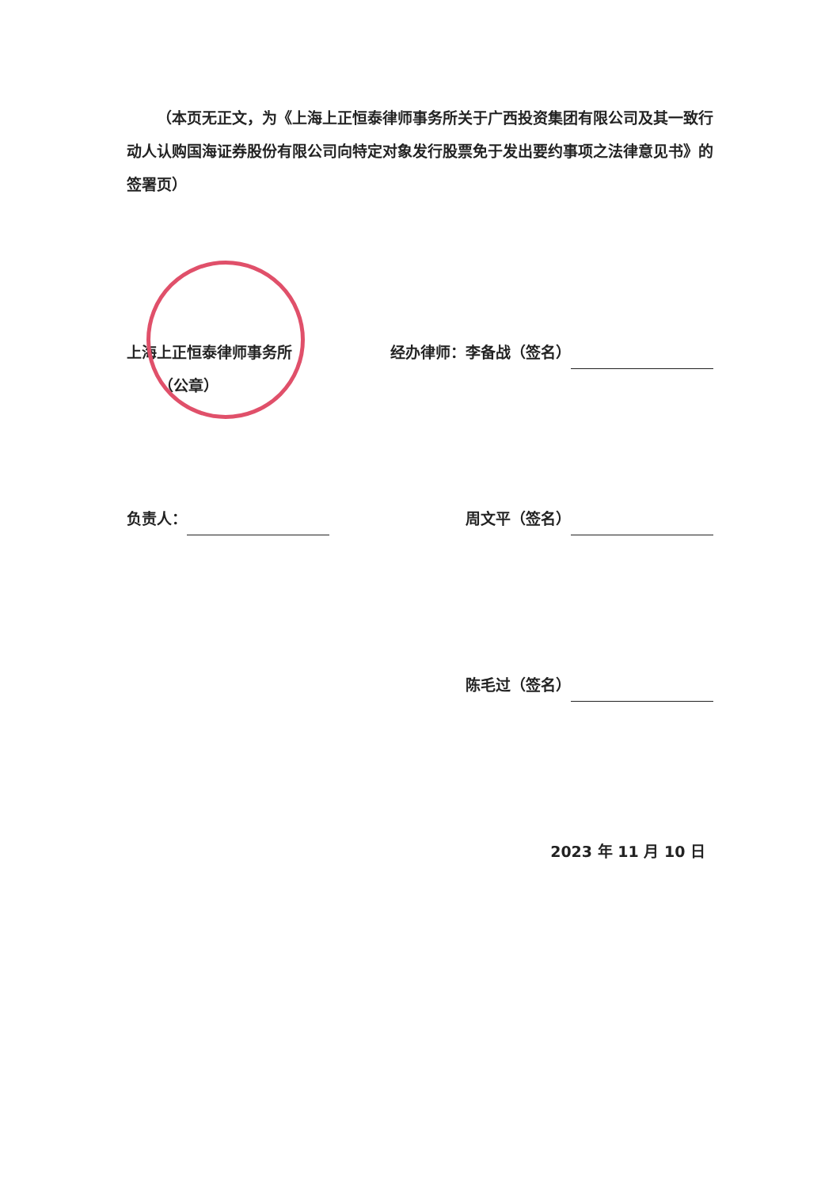（本页无正文，为《上海上正恒泰律师事务所关于广西投资集团有限公司及其一致行动人认购国海证券股份有限公司向特定对象发行股票免于发出要约事项之法律意见书》的签署页）
上海上正恒泰律师事务所
（公章）
经办律师：李备战（签名）
负责人： 周文平（签名）
陈毛过（签名）
2023 年 11 月 10 日